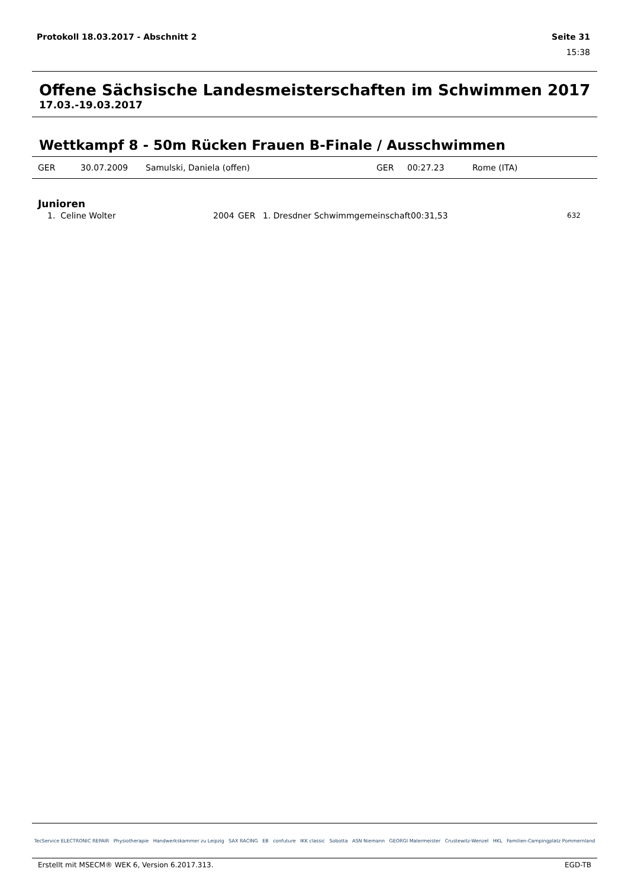Protokoll 18.03.2017 - Abschnitt 2 Seite 31
15:38
Offene Sächsische Landesmeisterschaften im Schwimmen 2017
17.03.-19.03.2017
Wettkampf 8 - 50m Rücken Frauen B-Finale / Ausschwimmen
| GER | 30.07.2009 | Samulski, Daniela (offen) | GER | 00:27.23 | Rome (ITA) |
Junioren
| 1. Celine Wolter | 2004 | GER | 1. Dresdner Schwimmgemeinschaft | 00:31,53 | 632 |
TecService ELECTRONIC REPAIR Physiotherapie Handwerkskammer zu Leipzig SAX RACING EB confuture IKK classic Sobotta ASN Niemann GEORGI Malermeister Crustewitz-Wenzel HKL Familien-Campingplatz Pommernland
Erstellt mit MSECM® WEK 6, Version 6.2017.313. EGD-TB